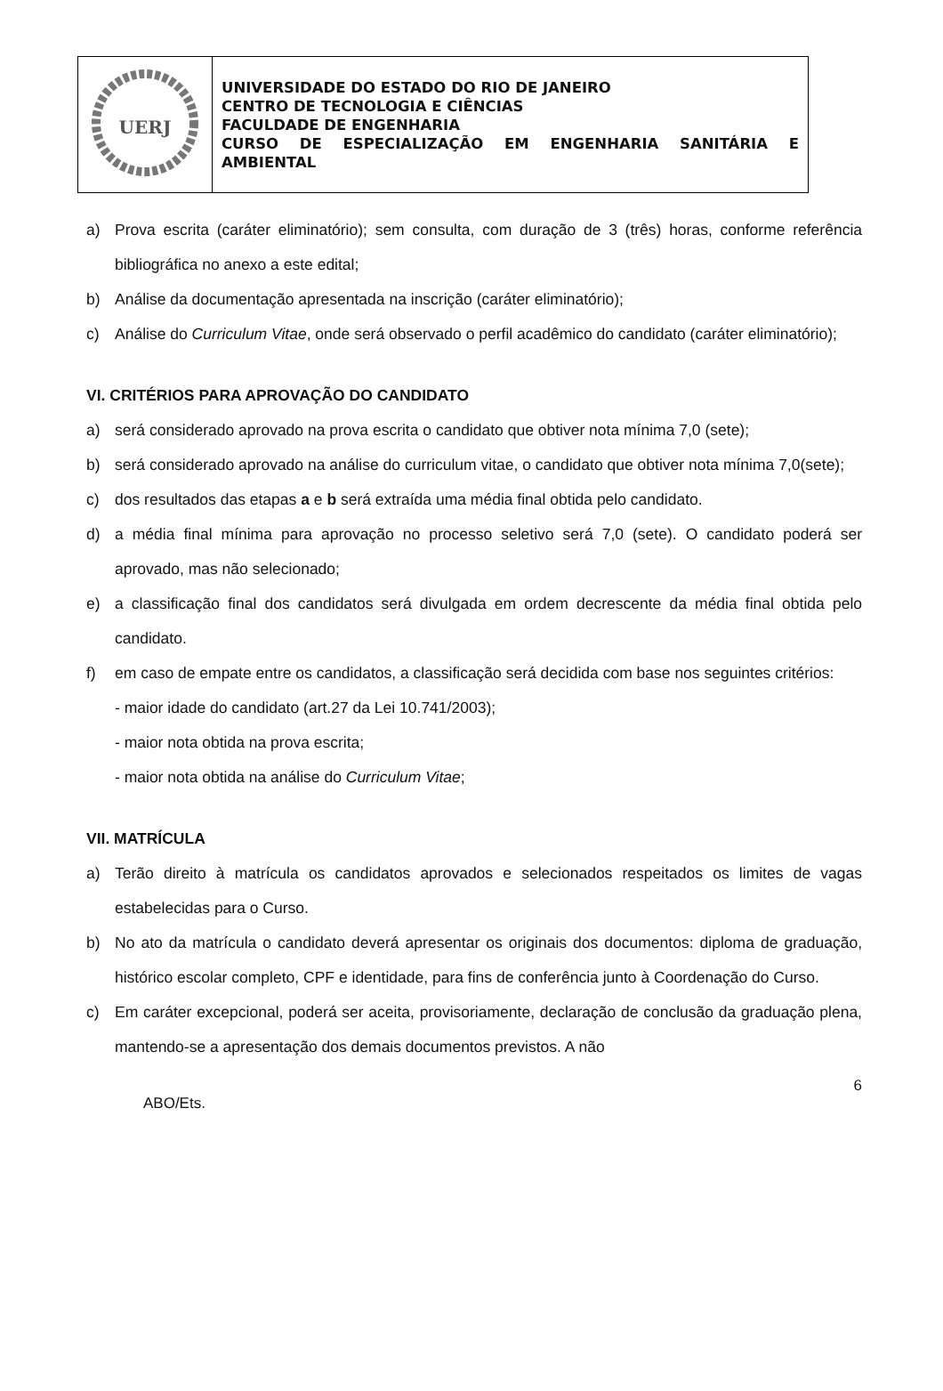| UERJ | UNIVERSIDADE DO ESTADO DO RIO DE JANEIRO CENTRO DE TECNOLOGIA E CIÊNCIAS FACULDADE DE ENGENHARIA CURSO DE ESPECIALIZAÇÃO EM ENGENHARIA SANITÁRIA E AMBIENTAL |
a) Prova escrita (caráter eliminatório); sem consulta, com duração de 3 (três) horas, conforme referência bibliográfica no anexo a este edital;
b) Análise da documentação apresentada na inscrição (caráter eliminatório);
c) Análise do Curriculum Vitae, onde será observado o perfil acadêmico do candidato (caráter eliminatório);
VI. CRITÉRIOS PARA APROVAÇÃO DO CANDIDATO
a) será considerado aprovado na prova escrita o candidato que obtiver nota mínima 7,0 (sete);
b) será considerado aprovado na análise do curriculum vitae, o candidato que obtiver nota mínima 7,0(sete);
c) dos resultados das etapas a e b será extraída uma média final obtida pelo candidato.
d) a média final mínima para aprovação no processo seletivo será 7,0 (sete). O candidato poderá ser aprovado, mas não selecionado;
e) a classificação final dos candidatos será divulgada em ordem decrescente da média final obtida pelo candidato.
f) em caso de empate entre os candidatos, a classificação será decidida com base nos seguintes critérios:
- maior idade do candidato (art.27 da Lei 10.741/2003);
- maior nota obtida na prova escrita;
- maior nota obtida na análise do Curriculum Vitae;
VII. MATRÍCULA
a) Terão direito à matrícula os candidatos aprovados e selecionados respeitados os limites de vagas estabelecidas para o Curso.
b) No ato da matrícula o candidato deverá apresentar os originais dos documentos: diploma de graduação, histórico escolar completo, CPF e identidade, para fins de conferência junto à Coordenação do Curso.
c) Em caráter excepcional, poderá ser aceita, provisoriamente, declaração de conclusão da graduação plena, mantendo-se a apresentação dos demais documentos previstos. A não
6
ABO/Ets.